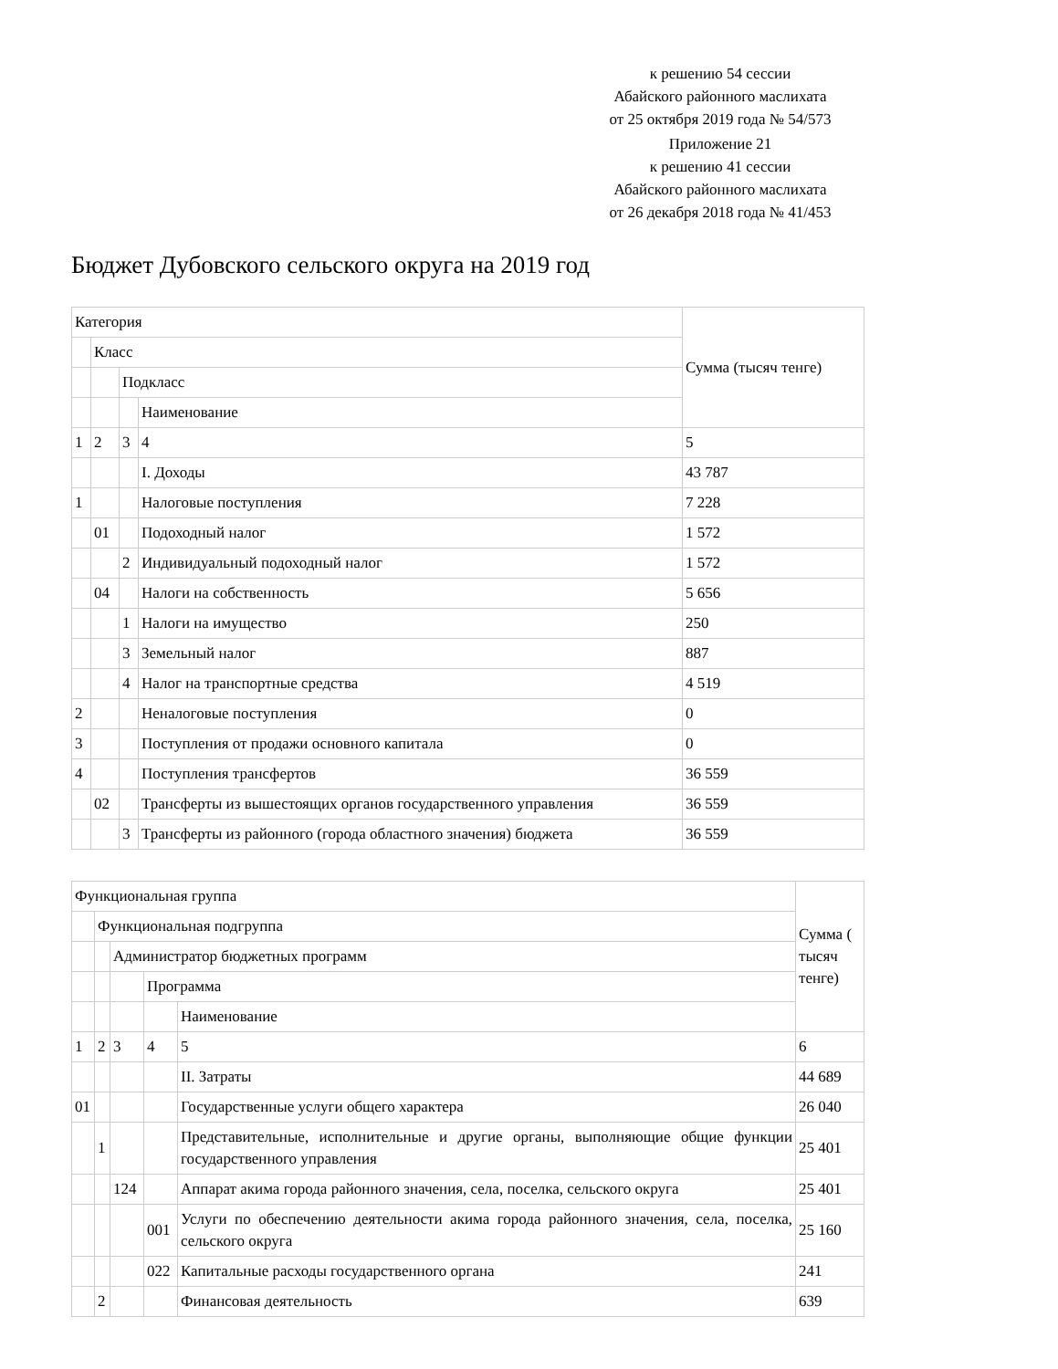к решению 54 сессии
Абайского районного маслихата
от 25 октября 2019 года № 54/573
Приложение 21
к решению 41 сессии
Абайского районного маслихата
от 26 декабря 2018 года № 41/453
Бюджет Дубовского сельского округа на 2019 год
| Категория | | | | Сумма (тысяч тенге) |
| | Класс | | | |
| | | Подкласс | | |
| | | | Наименование | |
| 1 | 2 | 3 | 4 | 5 |
| | | | I. Доходы | 43 787 |
| 1 | | | Налоговые поступления | 7 228 |
| | 01 | | Подоходный налог | 1 572 |
| | | 2 | Индивидуальный подоходный налог | 1 572 |
| | 04 | | Налоги на собственность | 5 656 |
| | | 1 | Налоги на имущество | 250 |
| | | 3 | Земельный налог | 887 |
| | | 4 | Налог на транспортные средства | 4 519 |
| 2 | | | Неналоговые поступления | 0 |
| 3 | | | Поступления от продажи основного капитала | 0 |
| 4 | | | Поступления трансфертов | 36 559 |
| | 02 | | Трансферты из вышестоящих органов государственного управления | 36 559 |
| | | 3 | Трансферты из районного (города областного значения) бюджета | 36 559 |
| Функциональная группа | | | | | Сумма ( тысяч тенге) |
| | Функциональная подгруппа | | | | |
| | | Администратор бюджетных программ | | | |
| | | | Программа | | |
| | | | | Наименование | |
| 1 | 2 | 3 | 4 | 5 | 6 |
| | | | | II. Затраты | 44 689 |
| 01 | | | | Государственные услуги общего характера | 26 040 |
| | 1 | | | Представительные, исполнительные и другие органы, выполняющие общие функции государственного управления | 25 401 |
| | | 124 | | Аппарат акима города районного значения, села, поселка, сельского округа | 25 401 |
| | | | 001 | Услуги по обеспечению деятельности акима города районного значения, села, поселка, сельского округа | 25 160 |
| | | | 022 | Капитальные расходы государственного органа | 241 |
| | 2 | | | Финансовая деятельность | 639 |